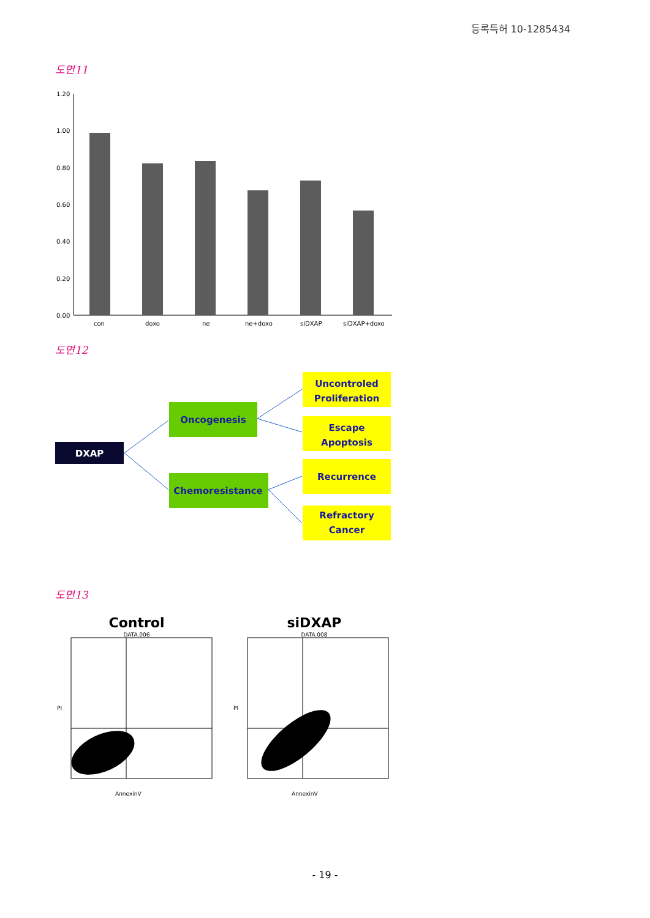등록특허 10-1285434
도면11
1.20
1.00
0.80
0.60
0.40
0.20
0.00
con
doxo
ne
ne+doxo
siDXAP
siDXAP+doxo
도면12
DXAP
Oncogenesis
Chemoresistance
Uncontroled
Proliferation
Escape
Apoptosis
Recurrence
Refractory
Cancer
도면13
Control
DATA.006
AnnexinV
PI
siDXAP
DATA.008
AnnexinV
PI
- 19 -